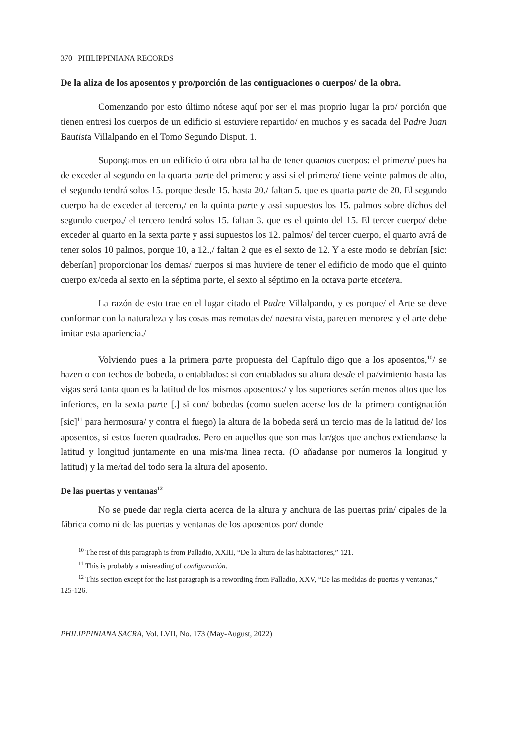370 | PHILIPPINIANA RECORDS
De la aliza de los aposentos y pro/porción de las contiguaciones o cuerpos/ de la obra.
Comenzando por esto último nótese aquí por ser el mas proprio lugar la pro/ porción que tienen entresi los cuerpos de un edificio si estuviere repartido/ en muchos y es sacada del Padre Juan Bautista Villalpando en el Tomo Segundo Disput. 1.
Supongamos en un edificio ú otra obra tal ha de tener quantos cuerpos: el primero/ pues ha de exceder al segundo en la quarta parte del primero: y assi si el primero/ tiene veinte palmos de alto, el segundo tendrá solos 15. porque desde 15. hasta 20./ faltan 5. que es quarta parte de 20. El segundo cuerpo ha de exceder al tercero,/ en la quinta parte y assi supuestos los 15. palmos sobre dichos del segundo cuerpo,/ el tercero tendrá solos 15. faltan 3. que es el quinto del 15. El tercer cuerpo/ debe exceder al quarto en la sexta parte y assi supuestos los 12. palmos/ del tercer cuerpo, el quarto avrá de tener solos 10 palmos, porque 10, a 12.,/ faltan 2 que es el sexto de 12. Y a este modo se debrían [sic: deberían] proporcionar los demas/ cuerpos si mas huviere de tener el edificio de modo que el quinto cuerpo ex/ceda al sexto en la séptima parte, el sexto al séptimo en la octava parte etcetera.
La razón de esto trae en el lugar citado el Padre Villalpando, y es porque/ el Arte se deve conformar con la naturaleza y las cosas mas remotas de/ nuestra vista, parecen menores: y el arte debe imitar esta apariencia./
Volviendo pues a la primera parte propuesta del Capítulo digo que a los aposentos,<sup>10</sup>/ se hazen o con techos de bobeda, o entablados: si con entablados su altura desde el pa/vimiento hasta las vigas será tanta quan es la latitud de los mismos aposentos:/ y los superiores serán menos altos que los inferiores, en la sexta parte [.] si con/ bobedas (como suelen acerse los de la primera contignación [sic]<sup>11</sup> para hermosura/ y contra el fuego) la altura de la bobeda será un tercio mas de la latitud de/ los aposentos, si estos fueren quadrados. Pero en aquellos que son mas lar/gos que anchos extiendanse la latitud y longitud juntamente en una mis/ma linea recta. (O añadanse por numeros la longitud y latitud) y la me/tad del todo sera la altura del aposento.
De las puertas y ventanas<sup>12</sup>
No se puede dar regla cierta acerca de la altura y anchura de las puertas prin/ cipales de la fábrica como ni de las puertas y ventanas de los aposentos por/ donde
<sup>10</sup> The rest of this paragraph is from Palladio, XXIII, “De la altura de las habitaciones,” 121.
<sup>11</sup> This is probably a misreading of configuración.
<sup>12</sup> This section except for the last paragraph is a rewording from Palladio, XXV, “De las medidas de puertas y ventanas,” 125-126.
PHILIPPINIANA SACRA, Vol. LVII, No. 173 (May-August, 2022)